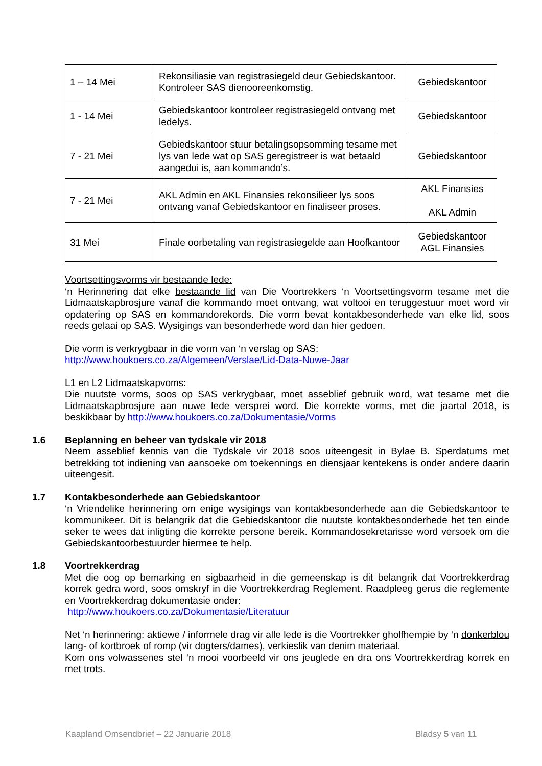| 1 – 14 Mei | Rekonsiliasie van registrasiegeld deur Gebiedskantoor. Kontroleer SAS dienooreenkomstig. | Gebiedskantoor |
| 1 - 14 Mei | Gebiedskantoor kontroleer registrasiegeld ontvang met ledelys. | Gebiedskantoor |
| 7 - 21 Mei | Gebiedskantoor stuur betalingsopsomming tesame met lys van lede wat op SAS geregistreer is wat betaald aangedui is, aan kommando’s. | Gebiedskantoor |
| 7 - 21 Mei | AKL Admin en AKL Finansies rekonsilieer lys soos ontvang vanaf Gebiedskantoor en finaliseer proses. | AKL Finansies AKL Admin |
| 31 Mei | Finale oorbetaling van registrasiegelde aan Hoofkantoor | Gebiedskantoor AGL Finansies |
Voortsettingsvorms vir bestaande lede:
‘n Herinnering dat elke bestaande lid van Die Voortrekkers ‘n Voortsettingsvorm tesame met die Lidmaatskapbrosjure vanaf die kommando moet ontvang, wat voltooi en teruggestuur moet word vir opdatering op SAS en kommandorekords. Die vorm bevat kontakbesonderhede van elke lid, soos reeds gelaai op SAS. Wysigings van besonderhede word dan hier gedoen.
Die vorm is verkrygbaar in die vorm van ‘n verslag op SAS:
http://www.houkoers.co.za/Algemeen/Verslae/Lid-Data-Nuwe-Jaar
L1 en L2 Lidmaatskapvoms:
Die nuutste vorms, soos op SAS verkrygbaar, moet asseblief gebruik word, wat tesame met die Lidmaatskapbrosjure aan nuwe lede versprei word. Die korrekte vorms, met die jaartal 2018, is beskikbaar by http://www.houkoers.co.za/Dokumentasie/Vorms
1.6
Beplanning en beheer van tydskale vir 2018
Neem asseblief kennis van die Tydskale vir 2018 soos uiteengesit in Bylae B. Sperdatums met betrekking tot indiening van aansoeke om toekennings en diensjaar kentekens is onder andere daarin uiteengesit.
1.7
Kontakbesonderhede aan Gebiedskantoor
‘n Vriendelike herinnering om enige wysigings van kontakbesonderhede aan die Gebiedskantoor te kommunikeer. Dit is belangrik dat die Gebiedskantoor die nuutste kontakbesonderhede het ten einde seker te wees dat inligting die korrekte persone bereik. Kommandosekretarisse word versoek om die Gebiedskantoorbestuurder hiermee te help.
1.8
Voortrekkerdrag
Met die oog op bemarking en sigbaarheid in die gemeenskap is dit belangrik dat Voortrekkerdrag korrek gedra word, soos omskryf in die Voortrekkerdrag Reglement. Raadpleeg gerus die reglemente en Voortrekkerdrag dokumentasie onder:
http://www.houkoers.co.za/Dokumentasie/Literatuur
Net ‘n herinnering: aktiewe / informele drag vir alle lede is die Voortrekker gholfhempie by ‘n donkerblou lang- of kortbroek of romp (vir dogters/dames), verkieslik van denim materiaal.
Kom ons volwassenes stel ‘n mooi voorbeeld vir ons jeuglede en dra ons Voortrekkerdrag korrek en met trots.
Kaapland Omsendbrief – 22 Januarie 2018 Bladsy 5 van 11